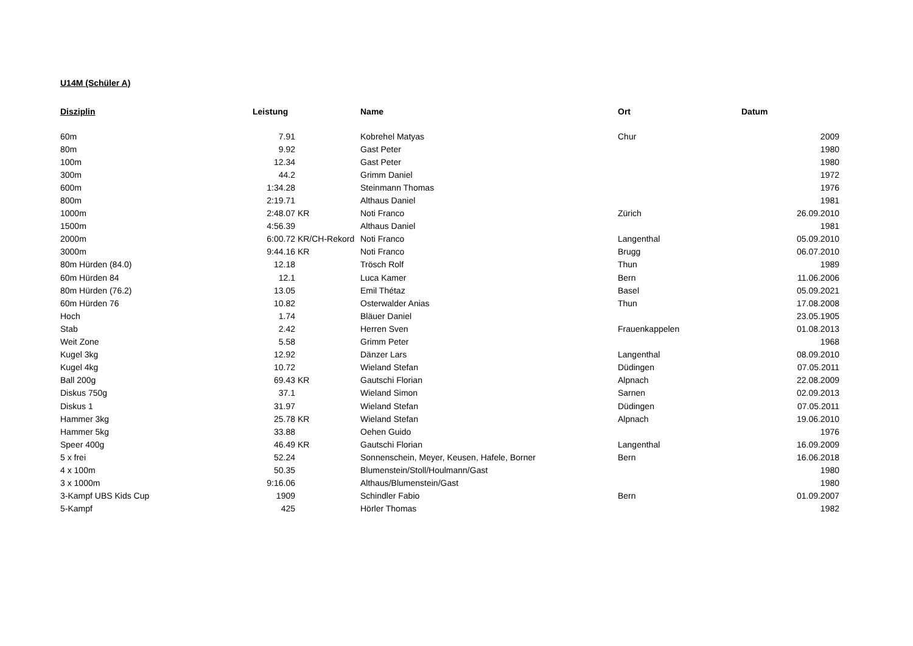U14M (Schüler A)
| Disziplin | Leistung | | Name | Ort | Datum |
| --- | --- | --- | --- | --- | --- |
| 60m | 7.91 | | Kobrehel Matyas | Chur | 2009 |
| 80m | 9.92 | | Gast Peter | | 1980 |
| 100m | 12.34 | | Gast Peter | | 1980 |
| 300m | 44.2 | | Grimm Daniel | | 1972 |
| 600m | 1:34.28 | | Steinmann Thomas | | 1976 |
| 800m | 2:19.71 | | Althaus Daniel | | 1981 |
| 1000m | 2:48.07 | KR | Noti Franco | Zürich | 26.09.2010 |
| 1500m | 4:56.39 | | Althaus Daniel | | 1981 |
| 2000m | 6:00.72 | KR/CH-Rekord | Noti Franco | Langenthal | 05.09.2010 |
| 3000m | 9:44.16 | KR | Noti Franco | Brugg | 06.07.2010 |
| 80m Hürden (84.0) | 12.18 | | Trösch Rolf | Thun | 1989 |
| 60m Hürden 84 | 12.1 | | Luca Kamer | Bern | 11.06.2006 |
| 80m Hürden (76.2) | 13.05 | | Emil Thétaz | Basel | 05.09.2021 |
| 60m Hürden 76 | 10.82 | | Osterwalder Anias | Thun | 17.08.2008 |
| Hoch | 1.74 | | Bläuer Daniel | | 23.05.1905 |
| Stab | 2.42 | | Herren Sven | Frauenkappelen | 01.08.2013 |
| Weit Zone | 5.58 | | Grimm Peter | | 1968 |
| Kugel 3kg | 12.92 | | Dänzer Lars | Langenthal | 08.09.2010 |
| Kugel 4kg | 10.72 | | Wieland Stefan | Düdingen | 07.05.2011 |
| Ball 200g | 69.43 | KR | Gautschi Florian | Alpnach | 22.08.2009 |
| Diskus 750g | 37.1 | | Wieland Simon | Sarnen | 02.09.2013 |
| Diskus 1 | 31.97 | | Wieland Stefan | Düdingen | 07.05.2011 |
| Hammer 3kg | 25.78 | KR | Wieland Stefan | Alpnach | 19.06.2010 |
| Hammer 5kg | 33.88 | | Oehen Guido | | 1976 |
| Speer 400g | 46.49 | KR | Gautschi Florian | Langenthal | 16.09.2009 |
| 5 x frei | 52.24 | | Sonnenschein, Meyer, Keusen, Hafele, Borner | Bern | 16.06.2018 |
| 4 x 100m | 50.35 | | Blumenstein/Stoll/Houlmann/Gast | | 1980 |
| 3 x 1000m | 9:16.06 | | Althaus/Blumenstein/Gast | | 1980 |
| 3-Kampf UBS Kids Cup | 1909 | | Schindler Fabio | Bern | 01.09.2007 |
| 5-Kampf | 425 | | Hörler Thomas | | 1982 |